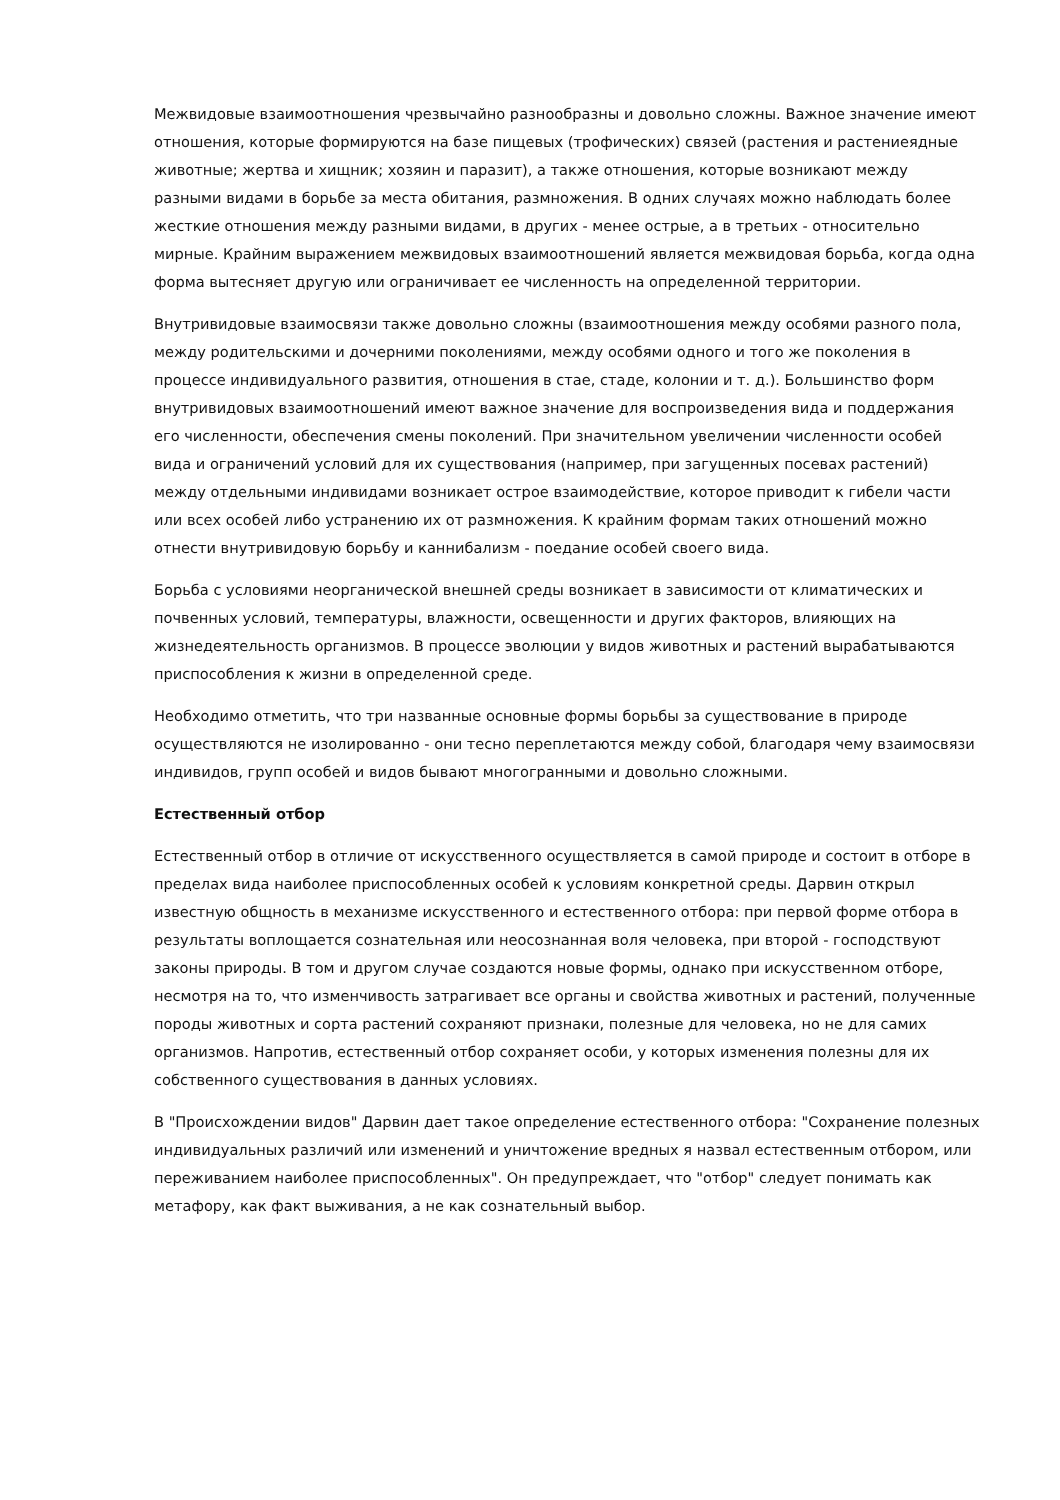Межвидовые взаимоотношения чрезвычайно разнообразны и довольно сложны. Важное значение имеют отношения, которые формируются на базе пищевых (трофических) связей (растения и растениеядные животные; жертва и хищник; хозяин и паразит), а также отношения, которые возникают между разными видами в борьбе за места обитания, размножения. В одних случаях можно наблюдать более жесткие отношения между разными видами, в других - менее острые, а в третьих - относительно мирные. Крайним выражением межвидовых взаимоотношений является межвидовая борьба, когда одна форма вытесняет другую или ограничивает ее численность на определенной территории.
Внутривидовые взаимосвязи также довольно сложны (взаимоотношения между особями разного пола, между родительскими и дочерними поколениями, между особями одного и того же поколения в процессе индивидуального развития, отношения в стае, стаде, колонии и т. д.). Большинство форм внутривидовых взаимоотношений имеют важное значение для воспроизведения вида и поддержания его численности, обеспечения смены поколений. При значительном увеличении численности особей вида и ограничений условий для их существования (например, при загущенных посевах растений) между отдельными индивидами возникает острое взаимодействие, которое приводит к гибели части или всех особей либо устранению их от размножения. К крайним формам таких отношений можно отнести внутривидовую борьбу и каннибализм - поедание особей своего вида.
Борьба с условиями неорганической внешней среды возникает в зависимости от климатических и почвенных условий, температуры, влажности, освещенности и других факторов, влияющих на жизнедеятельность организмов. В процессе эволюции у видов животных и растений вырабатываются приспособления к жизни в определенной среде.
Необходимо отметить, что три названные основные формы борьбы за существование в природе осуществляются не изолированно - они тесно переплетаются между собой, благодаря чему взаимосвязи индивидов, групп особей и видов бывают многогранными и довольно сложными.
Естественный отбор
Естественный отбор в отличие от искусственного осуществляется в самой природе и состоит в отборе в пределах вида наиболее приспособленных особей к условиям конкретной среды. Дарвин открыл известную общность в механизме искусственного и естественного отбора: при первой форме отбора в результаты воплощается сознательная или неосознанная воля человека, при второй - господствуют законы природы. В том и другом случае создаются новые формы, однако при искусственном отборе, несмотря на то, что изменчивость затрагивает все органы и свойства животных и растений, полученные породы животных и сорта растений сохраняют признаки, полезные для человека, но не для самих организмов. Напротив, естественный отбор сохраняет особи, у которых изменения полезны для их собственного существования в данных условиях.
В "Происхождении видов" Дарвин дает такое определение естественного отбора: "Сохранение полезных индивидуальных различий или изменений и уничтожение вредных я назвал естественным отбором, или переживанием наиболее приспособленных". Он предупреждает, что "отбор" следует понимать как метафору, как факт выживания, а не как сознательный выбор.